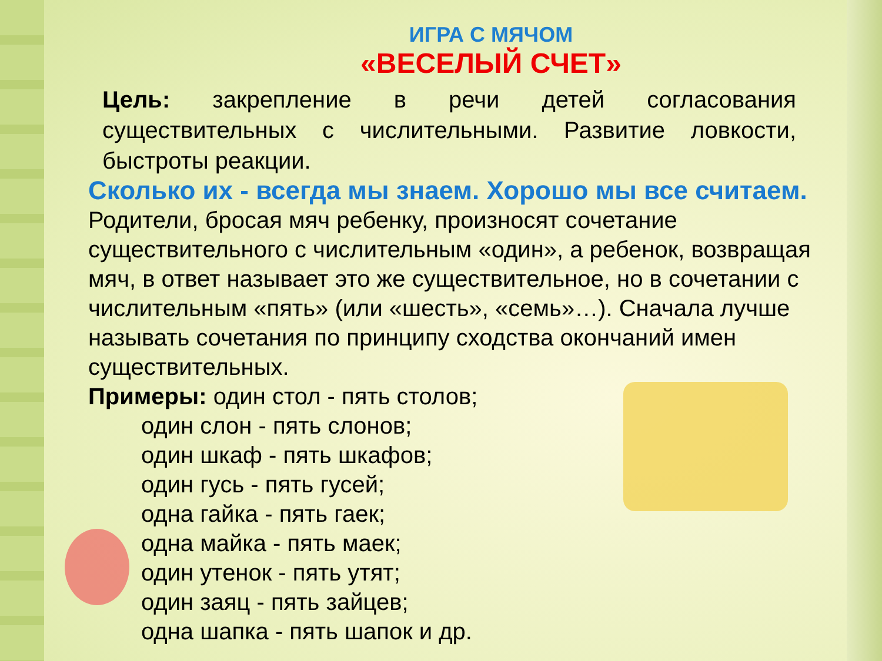ИГРА С МЯЧОМ
«ВЕСЕЛЫЙ СЧЕТ»
Цель: закрепление в речи детей согласования существительных с числительными. Развитие ловкости, быстроты реакции.
Сколько их - всегда мы знаем. Хорошо мы все считаем.
Родители, бросая мяч ребенку, произносят сочетание существительного с числительным «один», а ребенок, возвращая мяч, в ответ называет это же существительное, но в сочетании с числительным «пять» (или «шесть», «семь»…). Сначала лучше называть сочетания по принципу сходства окончаний имен существительных.
Примеры: один стол - пять столов;
один слон - пять слонов;
один шкаф - пять шкафов;
один гусь - пять гусей;
одна гайка - пять гаек;
одна майка - пять маек;
один утенок - пять утят;
один заяц - пять зайцев;
одна шапка - пять шапок и др.